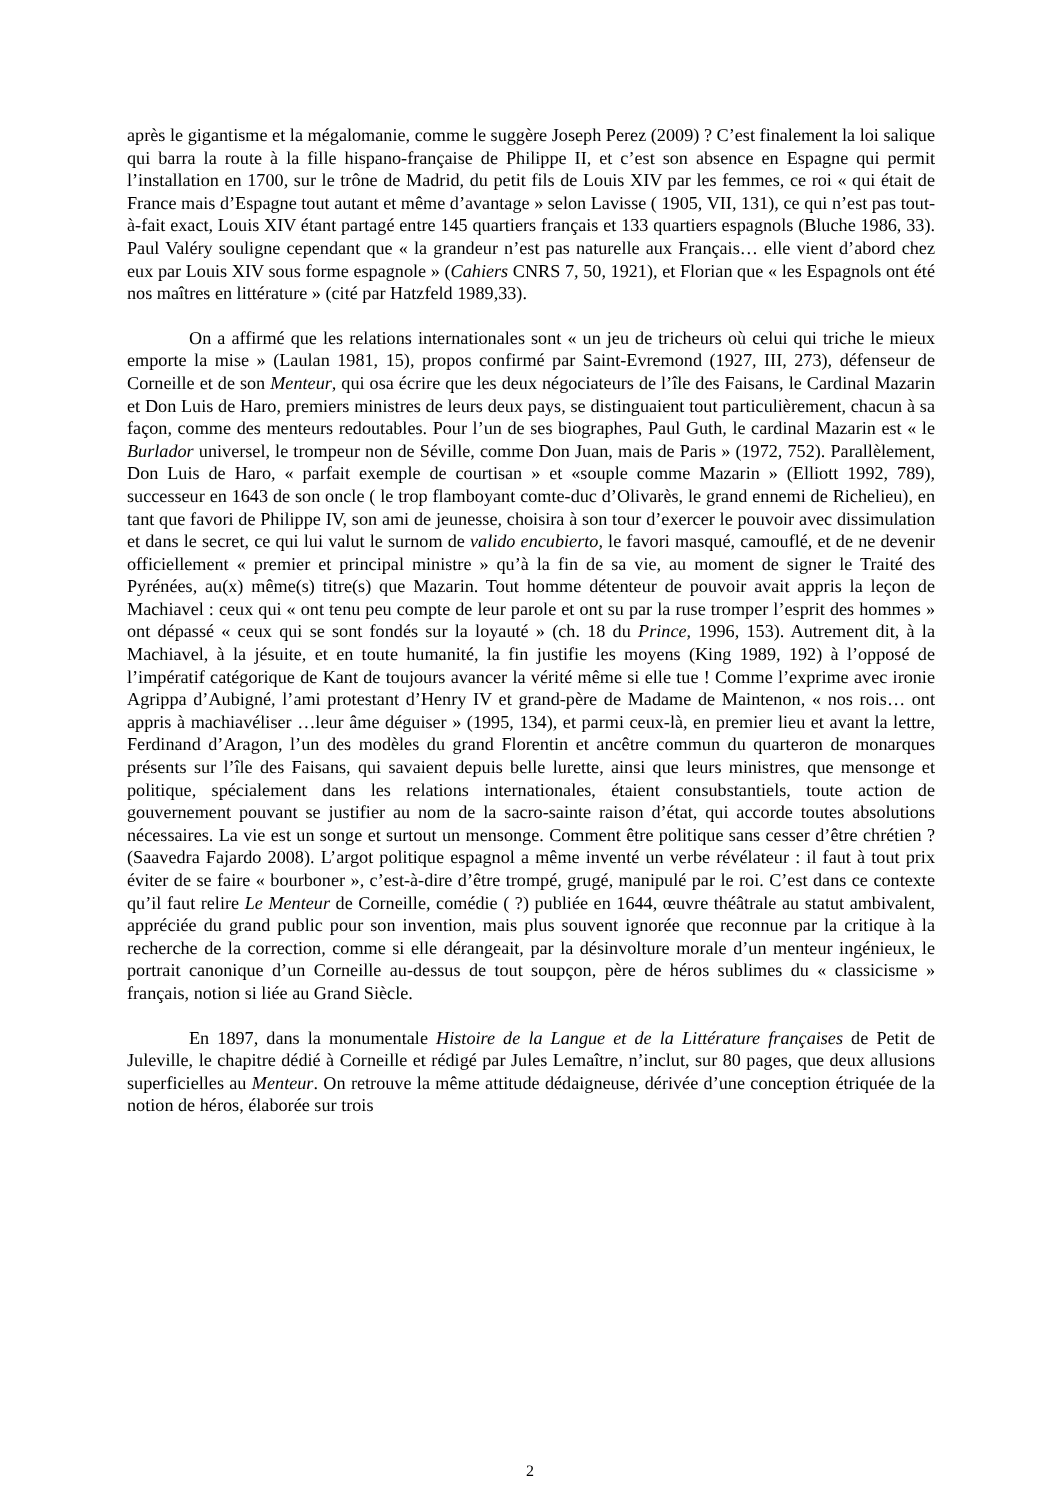après le gigantisme et la mégalomanie, comme le suggère Joseph Perez (2009) ? C’est finalement la loi salique qui barra la route à la fille hispano-française de Philippe II, et c’est son absence en Espagne qui permit l’installation en 1700, sur le trône de Madrid, du petit fils de Louis XIV par les femmes, ce roi « qui était de France mais d’Espagne tout autant et même d’avantage » selon Lavisse ( 1905, VII, 131), ce qui n’est pas tout-à-fait exact, Louis XIV étant partagé entre 145 quartiers français et 133 quartiers espagnols (Bluche 1986, 33). Paul Valéry souligne cependant que « la grandeur n’est pas naturelle aux Français… elle vient d’abord chez eux par Louis XIV sous forme espagnole » (Cahiers CNRS 7, 50, 1921), et Florian que « les Espagnols ont été nos maîtres en littérature » (cité par Hatzfeld 1989,33).
On a affirmé que les relations internationales sont « un jeu de tricheurs où celui qui triche le mieux emporte la mise » (Laulan 1981, 15), propos confirmé par Saint-Evremond (1927, III, 273), défenseur de Corneille et de son Menteur, qui osa écrire que les deux négociateurs de l’île des Faisans, le Cardinal Mazarin et Don Luis de Haro, premiers ministres de leurs deux pays, se distinguaient tout particulièrement, chacun à sa façon, comme des menteurs redoutables. Pour l’un de ses biographes, Paul Guth, le cardinal Mazarin est « le Burlador universel, le trompeur non de Séville, comme Don Juan, mais de Paris » (1972, 752). Parallèlement, Don Luis de Haro, « parfait exemple de courtisan » et «souple comme Mazarin » (Elliott 1992, 789), successeur en 1643 de son oncle ( le trop flamboyant comte-duc d’Olivarès, le grand ennemi de Richelieu), en tant que favori de Philippe IV, son ami de jeunesse, choisira à son tour d’exercer le pouvoir avec dissimulation et dans le secret, ce qui lui valut le surnom de valido encubierto, le favori masqué, camouflé, et de ne devenir officiellement « premier et principal ministre » qu’à la fin de sa vie, au moment de signer le Traité des Pyrénées, au(x) même(s) titre(s) que Mazarin. Tout homme détenteur de pouvoir avait appris la leçon de Machiavel : ceux qui « ont tenu peu compte de leur parole et ont su par la ruse tromper l’esprit des hommes » ont dépassé « ceux qui se sont fondés sur la loyauté » (ch. 18 du Prince, 1996, 153). Autrement dit, à la Machiavel, à la jésuite, et en toute humanité, la fin justifie les moyens (King 1989, 192) à l’opposé de l’impératif catégorique de Kant de toujours avancer la vérité même si elle tue ! Comme l’exprime avec ironie Agrippa d’Aubigné, l’ami protestant d’Henry IV et grand-père de Madame de Maintenon, « nos rois… ont appris à machiavéliser …leur âme déguiser » (1995, 134), et parmi ceux-là, en premier lieu et avant la lettre, Ferdinand d’Aragon, l’un des modèles du grand Florentin et ancêtre commun du quarteron de monarques présents sur l’île des Faisans, qui savaient depuis belle lurette, ainsi que leurs ministres, que mensonge et politique, spécialement dans les relations internationales, étaient consubstantiels, toute action de gouvernement pouvant se justifier au nom de la sacro-sainte raison d’état, qui accorde toutes absolutions nécessaires. La vie est un songe et surtout un mensonge. Comment être politique sans cesser d’être chrétien ? (Saavedra Fajardo 2008). L’argot politique espagnol a même inventé un verbe révélateur : il faut à tout prix éviter de se faire « bourboner », c’est-à-dire d’être trompé, grugé, manipulé par le roi. C’est dans ce contexte qu’il faut relire Le Menteur de Corneille, comédie ( ?) publiée en 1644, œuvre théâtrale au statut ambivalent, appréciée du grand public pour son invention, mais plus souvent ignorée que reconnue par la critique à la recherche de la correction, comme si elle dérangeait, par la désinvolture morale d’un menteur ingénieux, le portrait canonique d’un Corneille au-dessus de tout soupçon, père de héros sublimes du « classicisme » français, notion si liée au Grand Siècle.
En 1897, dans la monumentale Histoire de la Langue et de la Littérature françaises de Petit de Juleville, le chapitre dédié à Corneille et rédigé par Jules Lemaître, n’inclut, sur 80 pages, que deux allusions superficielles au Menteur. On retrouve la même attitude dédaigneuse, dérivée d’une conception étriquée de la notion de héros, élaborée sur trois
2